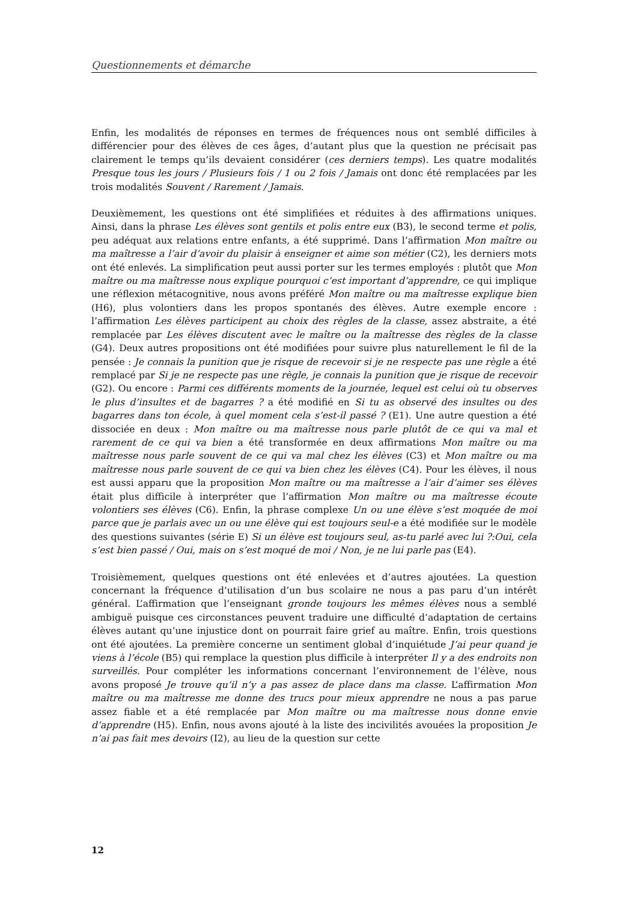Questionnements et démarche
Enfin, les modalités de réponses en termes de fréquences nous ont semblé difficiles à différencier pour des élèves de ces âges, d’autant plus que la question ne précisait pas clairement le temps qu’ils devaient considérer (ces derniers temps). Les quatre modalités Presque tous les jours / Plusieurs fois / 1 ou 2 fois / Jamais ont donc été remplacées par les trois modalités Souvent / Rarement / Jamais.
Deuxièmement, les questions ont été simplifiées et réduites à des affirmations uniques. Ainsi, dans la phrase Les élèves sont gentils et polis entre eux (B3), le second terme et polis, peu adéquat aux relations entre enfants, a été supprimé. Dans l’affirmation Mon maître ou ma maîtresse a l’air d’avoir du plaisir à enseigner et aime son métier (C2), les derniers mots ont été enlevés. La simplification peut aussi porter sur les termes employés : plutôt que Mon maître ou ma maîtresse nous explique pourquoi c’est important d’apprendre, ce qui implique une réflexion métacognitive, nous avons préféré Mon maître ou ma maîtresse explique bien (H6), plus volontiers dans les propos spontanés des élèves. Autre exemple encore : l’affirmation Les élèves participent au choix des règles de la classe, assez abstraite, a été remplacée par Les élèves discutent avec le maître ou la maîtresse des règles de la classe (G4). Deux autres propositions ont été modifiées pour suivre plus naturellement le fil de la pensée : Je connais la punition que je risque de recevoir si je ne respecte pas une règle a été remplacé par Si je ne respecte pas une règle, je connais la punition que je risque de recevoir (G2). Ou encore : Parmi ces différents moments de la journée, lequel est celui où tu observes le plus d’insultes et de bagarres ? a été modifié en Si tu as observé des insultes ou des bagarres dans ton école, à quel moment cela s’est-il passé ? (E1). Une autre question a été dissociée en deux : Mon maître ou ma maîtresse nous parle plutôt de ce qui va mal et rarement de ce qui va bien a été transformée en deux affirmations Mon maître ou ma maîtresse nous parle souvent de ce qui va mal chez les élèves (C3) et Mon maître ou ma maîtresse nous parle souvent de ce qui va bien chez les élèves (C4). Pour les élèves, il nous est aussi apparu que la proposition Mon maître ou ma maîtresse a l’air d’aimer ses élèves était plus difficile à interpréter que l’affirmation Mon maître ou ma maîtresse écoute volontiers ses élèves (C6). Enfin, la phrase complexe Un ou une élève s’est moquée de moi parce que je parlais avec un ou une élève qui est toujours seul-e a été modifiée sur le modèle des questions suivantes (série E) Si un élève est toujours seul, as-tu parlé avec lui ?:Oui, cela s’est bien passé / Oui, mais on s’est moqué de moi / Non, je ne lui parle pas (E4).
Troisièmement, quelques questions ont été enlevées et d’autres ajoutées. La question concernant la fréquence d’utilisation d’un bus scolaire ne nous a pas paru d’un intérêt général. L’affirmation que l’enseignant gronde toujours les mêmes élèves nous a semblé ambiguë puisque ces circonstances peuvent traduire une difficulté d’adaptation de certains élèves autant qu’une injustice dont on pourrait faire grief au maître. Enfin, trois questions ont été ajoutées. La première concerne un sentiment global d’inquiétude J’ai peur quand je viens à l’école (B5) qui remplace la question plus difficile à interpréter Il y a des endroits non surveillés. Pour compléter les informations concernant l’environnement de l’élève, nous avons proposé Je trouve qu’il n’y a pas assez de place dans ma classe. L’affirmation Mon maître ou ma maîtresse me donne des trucs pour mieux apprendre ne nous a pas parue assez fiable et a été remplacée par Mon maître ou ma maîtresse nous donne envie d’apprendre (H5). Enfin, nous avons ajouté à la liste des incivilités avouées la proposition Je n’ai pas fait mes devoirs (I2), au lieu de la question sur cette
12